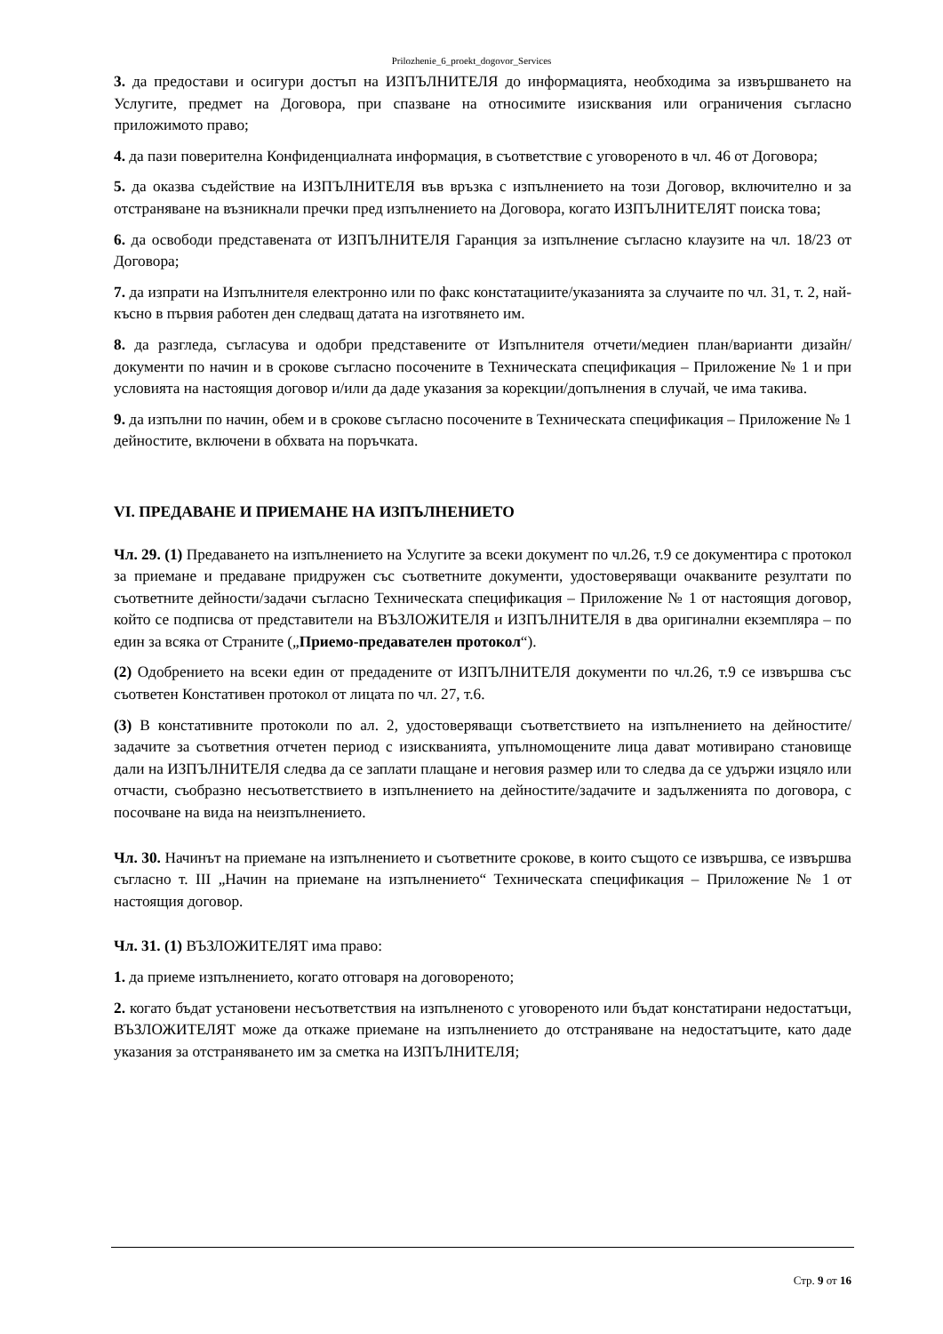Prilozhenie_6_proekt_dogovor_Services
3. да предостави и осигури достъп на ИЗПЪЛНИТЕЛЯ до информацията, необходима за извършването на Услугите, предмет на Договора, при спазване на относимите изисквания или ограничения съгласно приложимото право;
4. да пази поверителна Конфиденциалната информация, в съответствие с уговореното в чл. 46 от Договора;
5. да оказва съдействие на ИЗПЪЛНИТЕЛЯ във връзка с изпълнението на този Договор, включително и за отстраняване на възникнали пречки пред изпълнението на Договора, когато ИЗПЪЛНИТЕЛЯТ поиска това;
6. да освободи представената от ИЗПЪЛНИТЕЛЯ Гаранция за изпълнение съгласно клаузите на чл. 18/23 от Договора;
7. да изпрати на Изпълнителя електронно или по факс констатациите/указанията за случаите по чл. 31, т. 2, най-късно в първия работен ден следващ датата на изготвянето им.
8. да разгледа, съгласува и одобри представените от Изпълнителя отчети/медиен план/варианти дизайн/документи по начин и в срокове съгласно посочените в Техническата спецификация – Приложение № 1 и при условията на настоящия договор и/или да даде указания за корекции/допълнения в случай, че има такива.
9. да изпълни по начин, обем и в срокове съгласно посочените в Техническата спецификация – Приложение № 1 дейностите, включени в обхвата на поръчката.
VI. ПРЕДАВАНЕ И ПРИЕМАНЕ НА ИЗПЪЛНЕНИЕТО
Чл. 29. (1) Предаването на изпълнението на Услугите за всеки документ по чл.26, т.9 се документира с протокол за приемане и предаване придружен със съответните документи, удостоверяващи очакваните резултати по съответните дейности/задачи съгласно Техническата спецификация – Приложение № 1 от настоящия договор, който се подписва от представители на ВЪЗЛОЖИТЕЛЯ и ИЗПЪЛНИТЕЛЯ в два оригинални екземпляра – по един за всяка от Страните („Приемо-предавателен протокол“).
(2) Одобрението на всеки един от предадените от ИЗПЪЛНИТЕЛЯ документи по чл.26, т.9 се извършва със съответен Констативен протокол от лицата по чл. 27, т.6.
(3) В констативните протоколи по ал. 2, удостоверяващи съответствието на изпълнението на дейностите/задачите за съответния отчетен период с изискванията, упълномощените лица дават мотивирано становище дали на ИЗПЪЛНИТЕЛЯ следва да се заплати плащане и неговия размер или то следва да се удържи изцяло или отчасти, съобразно несъответствието в изпълнението на дейностите/задачите и задълженията по договора, с посочване на вида на неизпълнението.
Чл. 30. Начинът на приемане на изпълнението и съответните срокове, в които същото се извършва, се извършва съгласно т. III „Начин на приемане на изпълнението“ Техническата спецификация – Приложение № 1 от настоящия договор.
Чл. 31. (1) ВЪЗЛОЖИТЕЛЯТ има право:
1. да приеме изпълнението, когато отговаря на договореното;
2. когато бъдат установени несъответствия на изпълненото с уговореното или бъдат констатирани недостатъци, ВЪЗЛОЖИТЕЛЯТ може да откаже приемане на изпълнението до отстраняване на недостатъците, като даде указания за отстраняването им за сметка на ИЗПЪЛНИТЕЛЯ;
Стр. 9 от 16